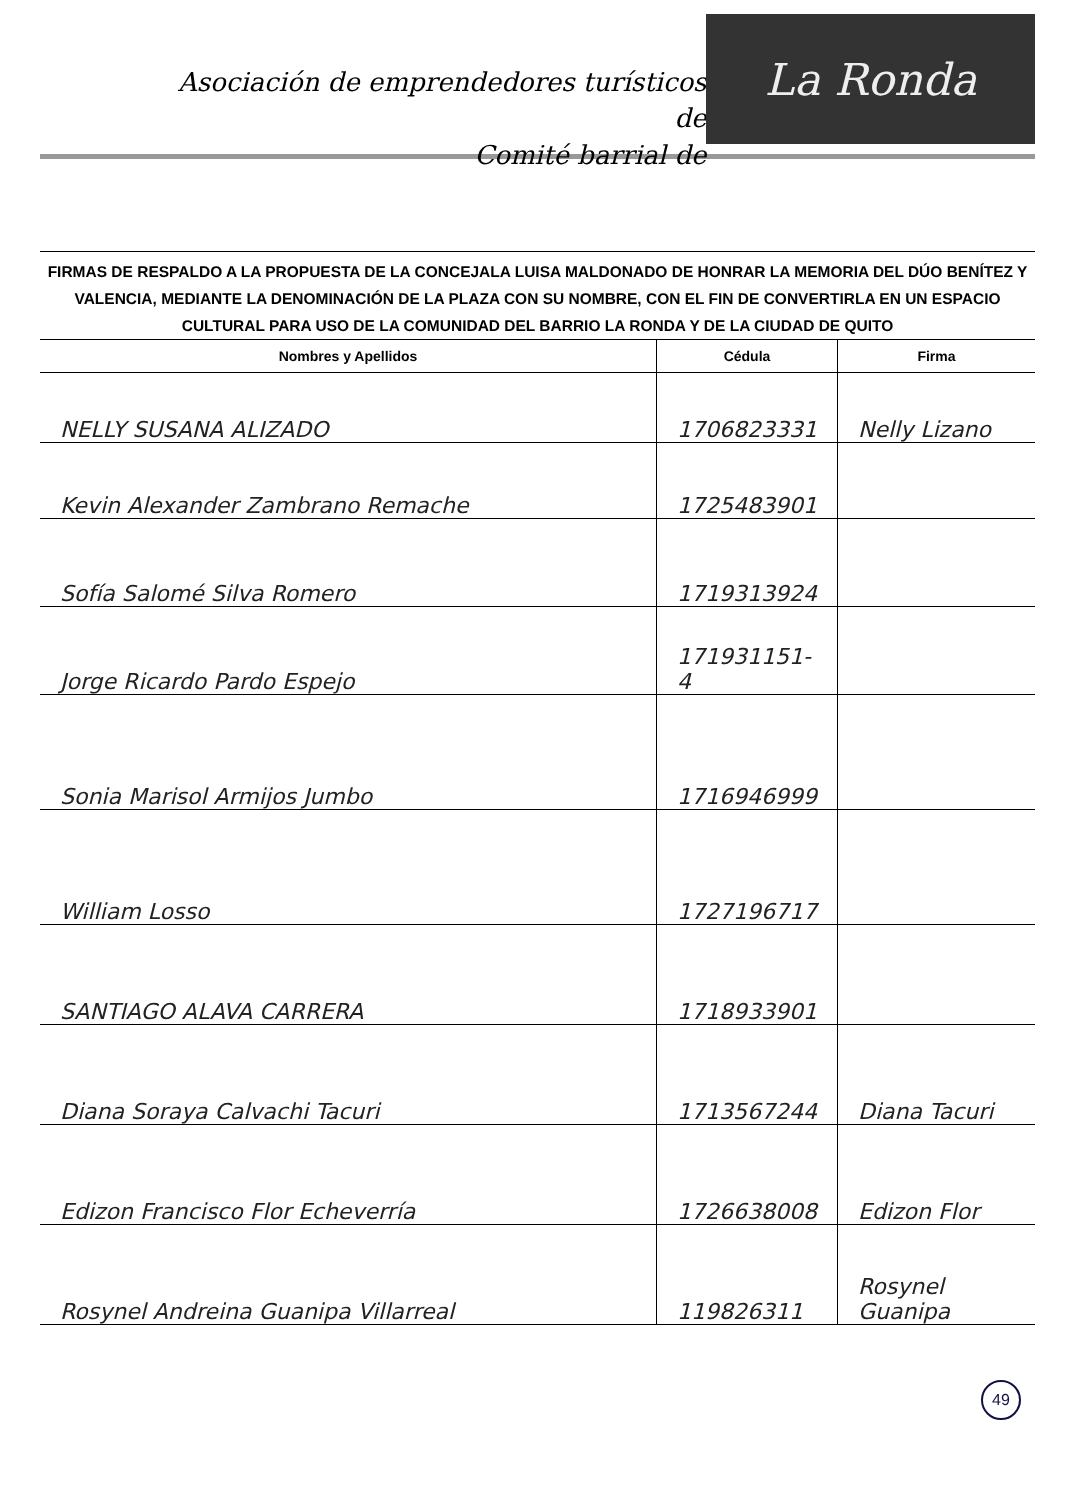Asociación de emprendedores turísticos de
Comité barrial de
La Ronda
FIRMAS DE RESPALDO A LA PROPUESTA DE LA CONCEJALA LUISA MALDONADO DE HONRAR LA MEMORIA DEL DÚO BENÍTEZ Y VALENCIA, MEDIANTE LA DENOMINACIÓN DE LA PLAZA CON SU NOMBRE, CON EL FIN DE CONVERTIRLA EN UN ESPACIO CULTURAL PARA USO DE LA COMUNIDAD DEL BARRIO LA RONDA Y DE LA CIUDAD DE QUITO
| Nombres y Apellidos | Cédula | Firma |
| --- | --- | --- |
| NELLY SUSANA ALIZADO | 1706823331 | Nelly Lizano |
| Kevin Alexander Zambrano Remache | 1725483901 | |
| Sofía Salomé Silva Romero | 1719313924 | |
| Jorge Ricardo Pardo Espejo | 171931151-4 | |
| Sonia Marisol Armijos Jumbo | 1716946999 | |
| William Losso | 1727196717 | |
| SANTIAGO ALAVA CARRERA | 1718933901 | |
| Diana Soraya Calvachi Tacuri | 1713567244 | Diana Tacuri |
| Edizon Francisco Flor Echeverría | 1726638008 | Edizon Flor |
| Rosynel Andreina Guanipa Villarreal | 119826311 | Rosynel Guanipa |
49